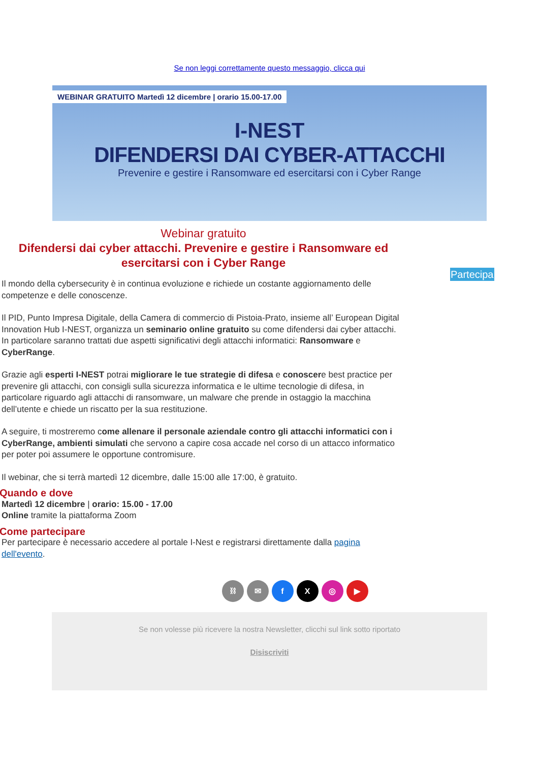Se non leggi correttamente questo messaggio, clicca qui
WEBINAR GRATUITO Martedì 12 dicembre | orario 15.00-17.00
I-NEST
DIFENDERSI DAI CYBER-ATTACCHI
Prevenire e gestire i Ransomware ed esercitarsi con i Cyber Range
Webinar gratuito
Difendersi dai cyber attacchi. Prevenire e gestire i Ransomware ed esercitarsi con i Cyber Range
Il mondo della cybersecurity è in continua evoluzione e richiede un costante aggiornamento delle competenze e delle conoscenze.
Il PID, Punto Impresa Digitale, della Camera di commercio di Pistoia-Prato, insieme all’ European Digital Innovation Hub I-NEST, organizza un seminario online gratuito su come difendersi dai cyber attacchi. In particolare saranno trattati due aspetti significativi degli attacchi informatici: Ransomware e CyberRange.
Grazie agli esperti I-NEST potrai migliorare le tue strategie di difesa e conoscere best practice per prevenire gli attacchi, con consigli sulla sicurezza informatica e le ultime tecnologie di difesa, in particolare riguardo agli attacchi di ransomware, un malware che prende in ostaggio la macchina dell’utente e chiede un riscatto per la sua restituzione.
A seguire, ti mostreremo come allenare il personale aziendale contro gli attacchi informatici con i CyberRange, ambienti simulati che servono a capire cosa accade nel corso di un attacco informatico per poter poi assumere le opportune contromisure.
Il webinar, che si terrà martedì 12 dicembre, dalle 15:00 alle 17:00, è gratuito.
Quando e dove
Martedì 12 dicembre | orario: 15.00 - 17.00
Online tramite la piattaforma Zoom
Come partecipare
Per partecipare è necessario accedere al portale I-Nest e registrarsi direttamente dalla pagina dell'evento.
Partecipa
⛓ ✉ fX ◎ ▶
Se non volesse più ricevere la nostra Newsletter, clicchi sul link sotto riportato
Disiscriviti